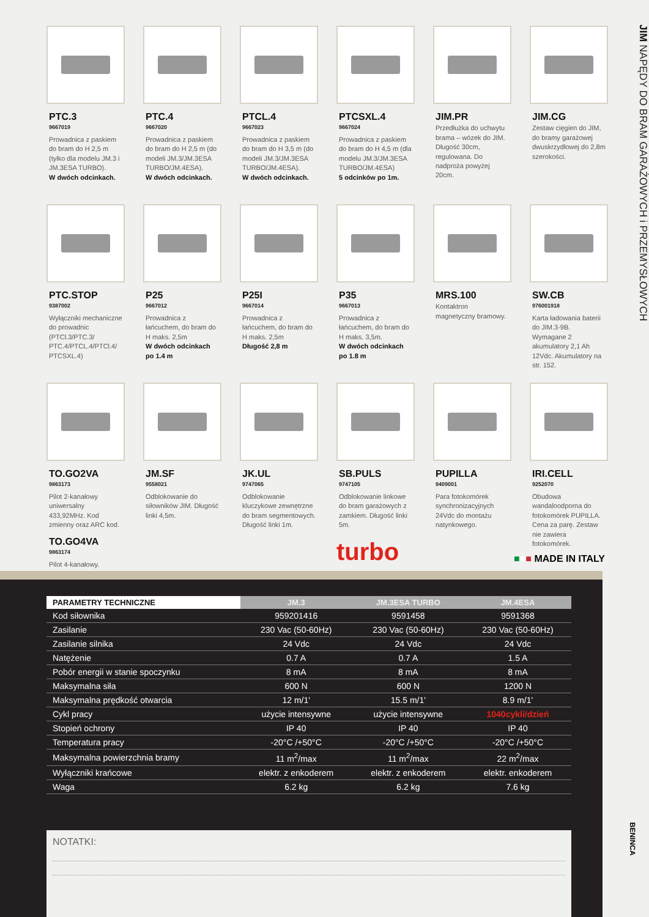JIM NAPĘDY DO BRAM GARAŻOWYCH i PRZEMYSŁOWYCH
PTC.3
9667019
Prowadnica z paskiem do bram do H 2,5 m (tylko dla modelu JM.3 i JM.3ESA TURBO).
W dwóch odcinkach.
PTC.4
9667020
Prowadnica z paskiem do bram do H 2,5 m (do modeli JM.3/JM.3ESA TURBO/JM.4ESA).
W dwóch odcinkach.
PTCL.4
9667023
Prowadnica z paskiem do bram do H 3,5 m (do modeli JM.3/JM.3ESA TURBO/JM.4ESA).
W dwóch odcinkach.
PTCSXL.4
9667024
Prowadnica z paskiem do bram do H 4,5 m (dla modelu JM.3/JM.3ESA TURBO/JM.4ESA)
5 odcinków po 1m.
JIM.PR
Przedłużka do uchwytu brama – wózek do JIM. Długość 30cm, regulowana. Do nadproża powyżej 20cm.
JIM.CG
Zestaw cięgien do JIM, do bramy garażowej dwuskrzydłowej do 2,8m szerokości.
PTC.STOP
9387002
Wyłączniki mechaniczne do prowadnic (PTCl.3/PTC.3/ PTC.4/PTCL.4/PTCl.4/ PTCSXL.4)
P25
9667012
Prowadnica z łańcuchem, do bram do H maks. 2,5m
W dwóch odcinkach po 1.4 m
P25I
9667014
Prowadnica z łańcuchem, do bram do H maks. 2,5m
Długość 2,8 m
P35
9667013
Prowadnica z łańcuchem, do bram do H maks. 3,5m.
W dwóch odcinkach po 1.8 m
MRS.100
Kontaktron magnetyczny bramowy.
SW.CB
976001918
Karta ładowania baterii do JIM.3-9B. Wymagane 2 akumulatory 2,1 Ah 12Vdc. Akumulatory na str. 152.
TO.GO2VA
9863173
Pilot 2-kanałowy uniwersalny 433,92MHz. Kod zmienny oraz ARC kod.
TO.GO4VA
9863174
Pilot 4-kanałowy.
JM.SF
9558021
Odblokowanie do siłowników JIM. Długość linki 4,5m.
JK.UL
9747065
Odblokowanie kluczykowe zewnętrzne do bram segmentowych. Długość linki 1m.
SB.PULS
9747105
Odblokowanie linkowe do bram garażowych z zamkiem. Długość linki 5m.
PUPILLA
9409001
Para fotokomórek synchronizacyjnych 24Vdc do montażu natynkowego.
IRI.CELL
9252070
Obudowa wandaloodporna do fotokomórek PUPILLA. Cena za parę. Zestaw nie zawiera fotokomórek.
turbo ■■■ MADE IN ITALY
| PARAMETRY TECHNICZNE | JM.3 | JM.3ESA TURBO | JM.4ESA |
| --- | --- | --- | --- |
| Kod siłownika | 959201416 | 9591458 | 9591368 |
| Zasilanie | 230 Vac (50-60Hz) | 230 Vac (50-60Hz) | 230 Vac (50-60Hz) |
| Zasilanie silnika | 24 Vdc | 24 Vdc | 24 Vdc |
| Natężenie | 0.7 A | 0.7 A | 1.5 A |
| Pobór energii w stanie spoczynku | 8 mA | 8 mA | 8 mA |
| Maksymalna siła | 600 N | 600 N | 1200 N |
| Maksymalna prędkość otwarcia | 12 m/1' | 15.5 m/1' | 8.9 m/1' |
| Cykl pracy | użycie intensywne | użycie intensywne | 1040cykli/dzień |
| Stopień ochrony | IP 40 | IP 40 | IP 40 |
| Temperatura pracy | -20°C /+50°C | -20°C /+50°C | -20°C /+50°C |
| Maksymalna powierzchnia bramy | 11 m<sup>2</sup>/max | 11 m<sup>2</sup>/max | 22 m<sup>2</sup>/max |
| Wyłączniki krańcowe | elektr. z enkoderem | elektr. z enkoderem | elektr. enkoderem |
| Waga | 6.2 kg | 6.2 kg | 7.6 kg |
NOTATKI:
BENINCA